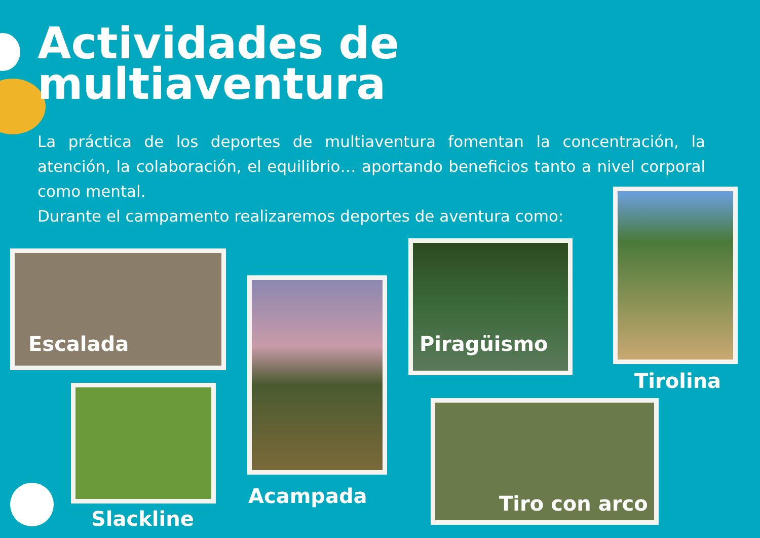Actividades de
multiaventura
La práctica de los deportes de multiaventura fomentan la concentración, la atención, la colaboración, el equilibrio… aportando beneficios tanto a nivel corporal como mental.
Durante el campamento realizaremos deportes de aventura como:
Escalada
Acampada
Piragüismo
Tirolina
Slackline
Tiro con arco